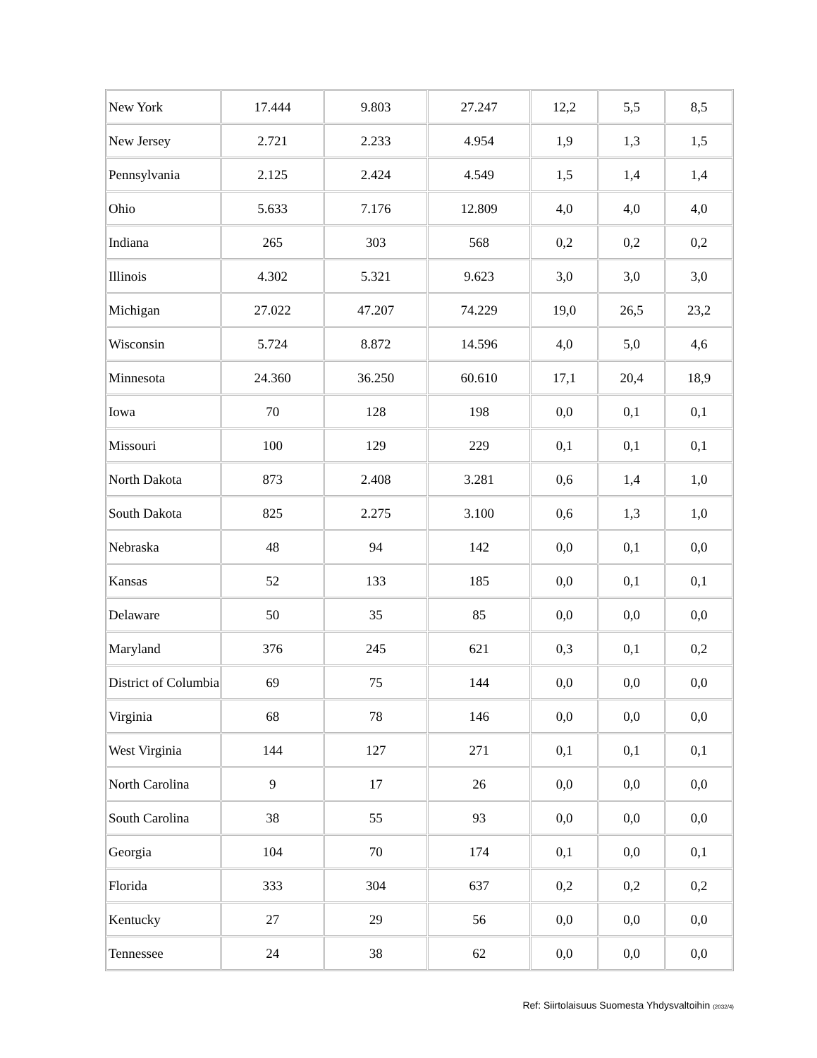| New York | 17.444 | 9.803 | 27.247 | 12,2 | 5,5 | 8,5 |
| New Jersey | 2.721 | 2.233 | 4.954 | 1,9 | 1,3 | 1,5 |
| Pennsylvania | 2.125 | 2.424 | 4.549 | 1,5 | 1,4 | 1,4 |
| Ohio | 5.633 | 7.176 | 12.809 | 4,0 | 4,0 | 4,0 |
| Indiana | 265 | 303 | 568 | 0,2 | 0,2 | 0,2 |
| Illinois | 4.302 | 5.321 | 9.623 | 3,0 | 3,0 | 3,0 |
| Michigan | 27.022 | 47.207 | 74.229 | 19,0 | 26,5 | 23,2 |
| Wisconsin | 5.724 | 8.872 | 14.596 | 4,0 | 5,0 | 4,6 |
| Minnesota | 24.360 | 36.250 | 60.610 | 17,1 | 20,4 | 18,9 |
| Iowa | 70 | 128 | 198 | 0,0 | 0,1 | 0,1 |
| Missouri | 100 | 129 | 229 | 0,1 | 0,1 | 0,1 |
| North Dakota | 873 | 2.408 | 3.281 | 0,6 | 1,4 | 1,0 |
| South Dakota | 825 | 2.275 | 3.100 | 0,6 | 1,3 | 1,0 |
| Nebraska | 48 | 94 | 142 | 0,0 | 0,1 | 0,0 |
| Kansas | 52 | 133 | 185 | 0,0 | 0,1 | 0,1 |
| Delaware | 50 | 35 | 85 | 0,0 | 0,0 | 0,0 |
| Maryland | 376 | 245 | 621 | 0,3 | 0,1 | 0,2 |
| District of Columbia | 69 | 75 | 144 | 0,0 | 0,0 | 0,0 |
| Virginia | 68 | 78 | 146 | 0,0 | 0,0 | 0,0 |
| West Virginia | 144 | 127 | 271 | 0,1 | 0,1 | 0,1 |
| North Carolina | 9 | 17 | 26 | 0,0 | 0,0 | 0,0 |
| South Carolina | 38 | 55 | 93 | 0,0 | 0,0 | 0,0 |
| Georgia | 104 | 70 | 174 | 0,1 | 0,0 | 0,1 |
| Florida | 333 | 304 | 637 | 0,2 | 0,2 | 0,2 |
| Kentucky | 27 | 29 | 56 | 0,0 | 0,0 | 0,0 |
| Tennessee | 24 | 38 | 62 | 0,0 | 0,0 | 0,0 |
Ref: Siirtolaisuus Suomesta Yhdysvaltoihin (2032/4)